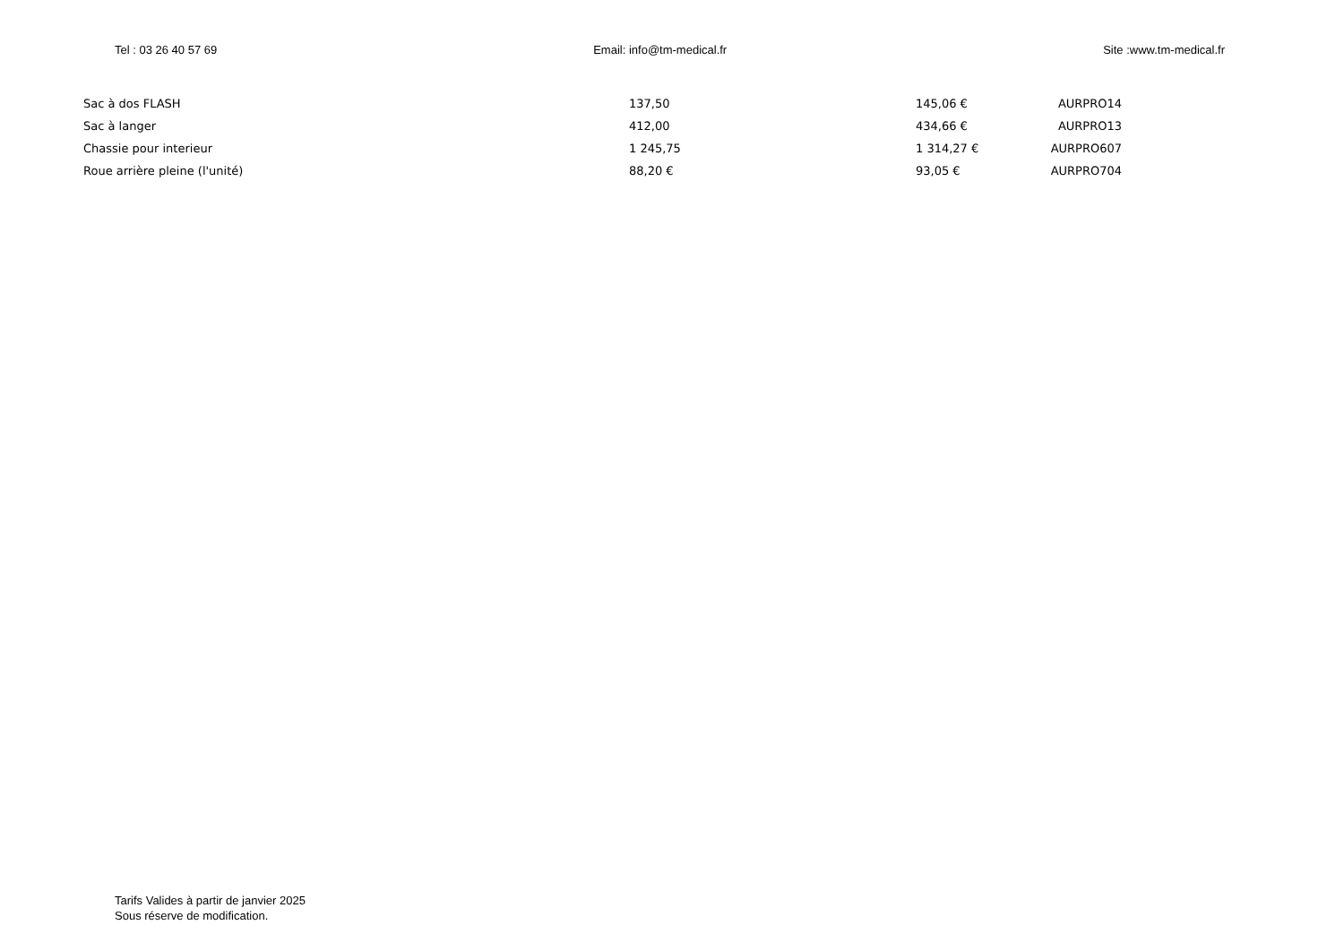Tel : 03 26 40 57 69 Email: info@tm-medical.fr Site :www.tm-medical.fr
| Sac à dos FLASH | 137,50 | 145,06 € | AURPRO14 |
| Sac à langer | 412,00 | 434,66 € | AURPRO13 |
| Chassie pour interieur | 1 245,75 | 1 314,27 € | AURPRO607 |
| Roue arrière pleine (l'unité) | 88,20 € | 93,05 € | AURPRO704 |
Tarifs Valides à partir de janvier 2025
Sous réserve de modification.